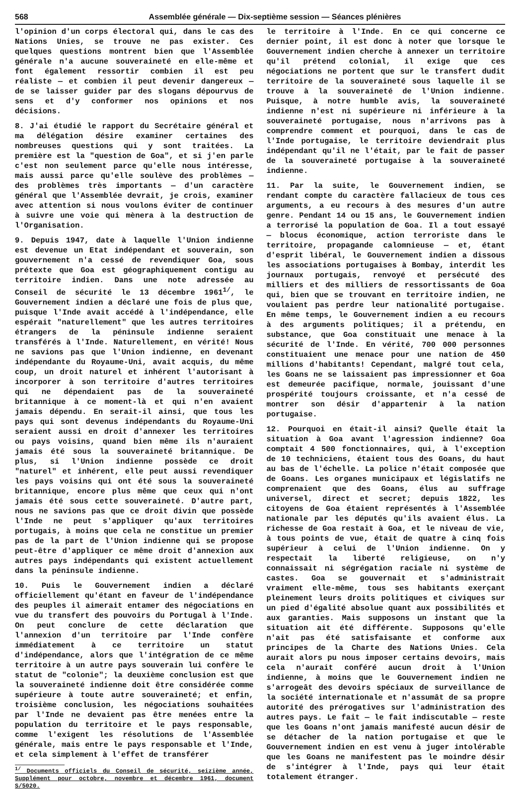568 Assemblée générale — Dix-septième session — Séances plénières
l'opinion d'un corps électoral qui, dans le cas des Nations Unies, se trouve ne pas exister. Ces quelques questions montrent bien que l'Assemblée générale n'a aucune souveraineté en elle-même et font également ressortir combien il est peu réaliste — et combien il peut devenir dangereux — de se laisser guider par des slogans dépourvus de sens et d'y conformer nos opinions et nos décisions.
8. J'ai étudié le rapport du Secrétaire général et ma délégation désire examiner certaines des nombreuses questions qui y sont traitées. La première est la "question de Goa", et si j'en parle c'est non seulement parce qu'elle nous intéresse, mais aussi parce qu'elle soulève des problèmes — des problèmes très importants — d'un caractère général que l'Assemblée devrait, je crois, examiner avec attention si nous voulons éviter de continuer à suivre une voie qui mènera à la destruction de l'Organisation.
9. Depuis 1947, date à laquelle l'Union indienne est devenue un Etat indépendant et souverain, son gouvernement n'a cessé de revendiquer Goa, sous prétexte que Goa est géographiquement contigu au territoire indien. Dans une note adressée au Conseil de sécurité le 13 décembre 1961<sup>1/</sup>, le Gouvernement indien a déclaré une fois de plus que, puisque l'Inde avait accédé à l'indépendance, elle espérait "naturellement" que les autres territoires étrangers de la péninsule indienne seraient transférés à l'Inde. Naturellement, en vérité! Nous ne savions pas que l'Union indienne, en devenant indépendante du Royaume-Uni, avait acquis, du même coup, un droit naturel et inhérent l'autorisant à incorporer à son territoire d'autres territoires qui ne dépendaient pas de la souveraineté britannique à ce moment-là et qui n'en avaient jamais dépendu. En serait-il ainsi, que tous les pays qui sont devenus indépendants du Royaume-Uni seraient aussi en droit d'annexer les territoires ou pays voisins, quand bien même ils n'auraient jamais été sous la souveraineté britannique. De plus, si l'Union indienne possède ce droit "naturel" et inhérent, elle peut aussi revendiquer les pays voisins qui ont été sous la souveraineté britannique, encore plus même que ceux qui n'ont jamais été sous cette souveraineté. D'autre part, nous ne savions pas que ce droit divin que possède l'Inde ne peut s'appliquer qu'aux territoires portugais, à moins que cela ne constitue un premier pas de la part de l'Union indienne qui se propose peut-être d'appliquer ce même droit d'annexion aux autres pays indépendants qui existent actuellement dans la péninsule indienne.
10. Puis le Gouvernement indien a déclaré officiellement qu'étant en faveur de l'indépendance des peuples il aimerait entamer des négociations en vue du transfert des pouvoirs du Portugal à l'Inde. On peut conclure de cette déclaration que l'annexion d'un territoire par l'Inde confère immédiatement à ce territoire un statut d'indépendance, alors que l'intégration de ce même territoire à un autre pays souverain lui confère le statut de "colonie"; la deuxième conclusion est que la souveraineté indienne doit être considérée comme supérieure à toute autre souveraineté; et enfin, troisième conclusion, les négociations souhaitées par l'Inde ne devaient pas être menées entre la population du territoire et le pays responsable, comme l'exigent les résolutions de l'Assemblée générale, mais entre le pays responsable et l'Inde, et cela simplement à l'effet de transférer
<sup>1/</sup> Documents officiels du Conseil de sécurité, seizième année, Supplément pour octobre, novembre et décembre 1961, document S/5020.
le territoire à l'Inde. En ce qui concerne ce dernier point, il est donc à noter que lorsque le Gouvernement indien cherche à annexer un territoire qu'il prétend colonial, il exige que ces négociations ne portent que sur le transfert dudit territoire de la souveraineté sous laquelle il se trouve à la souveraineté de l'Union indienne. Puisque, à notre humble avis, la souveraineté indienne n'est ni supérieure ni inférieure à la souveraineté portugaise, nous n'arrivons pas à comprendre comment et pourquoi, dans le cas de l'Inde portugaise, le territoire deviendrait plus indépendant qu'il ne l'était, par le fait de passer de la souveraineté portugaise à la souveraineté indienne.
11. Par la suite, le Gouvernement indien, se rendant compte du caractère fallacieux de tous ces arguments, a eu recours à des mesures d'un autre genre. Pendant 14 ou 15 ans, le Gouvernement indien a terrorisé la population de Goa. Il a tout essayé — blocus économique, action terroriste dans le territoire, propagande calomnieuse — et, étant d'esprit libéral, le Gouvernement indien a dissous les associations portugaises à Bombay, interdit les journaux portugais, renvoyé et persécuté des milliers et des milliers de ressortissants de Goa qui, bien que se trouvant en territoire indien, ne voulaient pas perdre leur nationalité portugaise. En même temps, le Gouvernement indien a eu recours à des arguments politiques; il a prétendu, en substance, que Goa constituait une menace à la sécurité de l'Inde. En vérité, 700 000 personnes constituaient une menace pour une nation de 450 millions d'habitants! Cependant, malgré tout cela, les Goans ne se laissaient pas impressionner et Goa est demeurée pacifique, normale, jouissant d'une prospérité toujours croissante, et n'a cessé de montrer son désir d'appartenir à la nation portugaise.
12. Pourquoi en était-il ainsi? Quelle était la situation à Goa avant l'agression indienne? Goa comptait 4 500 fonctionnaires, qui, à l'exception de 10 techniciens, étaient tous des Goans, du haut au bas de l'échelle. La police n'était composée que de Goans. Les organes municipaux et législatifs ne comprenaient que des Goans, élus au suffrage universel, direct et secret; depuis 1822, les citoyens de Goa étaient représentés à l'Assemblée nationale par les députés qu'ils avaient élus. La richesse de Goa restait à Goa, et le niveau de vie, à tous points de vue, était de quatre à cinq fois supérieur à celui de l'Union indienne. On y respectait la liberté religieuse, on n'y connaissait ni ségrégation raciale ni système de castes. Goa se gouvernait et s'administrait vraiment elle-même, tous ses habitants exerçant pleinement leurs droits politiques et civiques sur un pied d'égalité absolue quant aux possibilités et aux garanties. Mais supposons un instant que la situation ait été différente. Supposons qu'elle n'ait pas été satisfaisante et conforme aux principes de la Charte des Nations Unies. Cela aurait alors pu nous imposer certains devoirs, mais cela n'aurait conféré aucun droit à l'Union indienne, à moins que le Gouvernement indien ne s'arrogeât des devoirs spéciaux de surveillance de la société internationale et n'assumât de sa propre autorité des prérogatives sur l'administration des autres pays. Le fait — le fait indiscutable — reste que les Goans n'ont jamais manifesté aucun désir de se détacher de la nation portugaise et que le Gouvernement indien en est venu à juger intolérable que les Goans ne manifestent pas le moindre désir de s'intégrer à l'Inde, pays qui leur était totalement étranger.